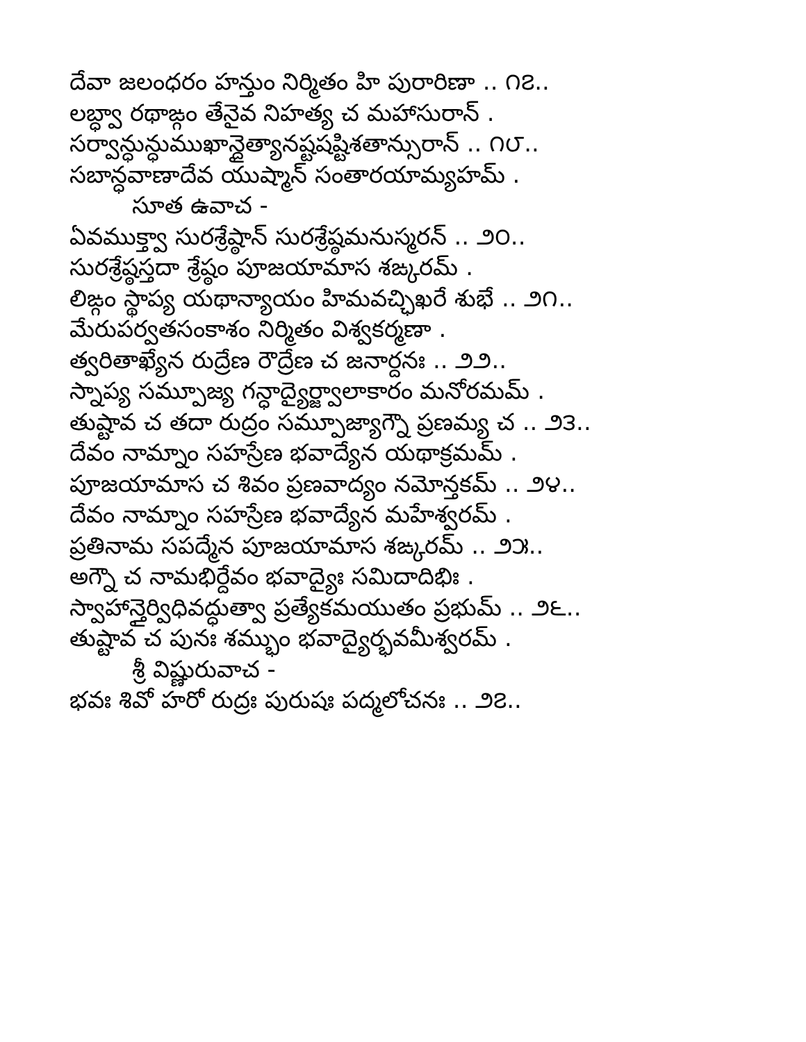దేవా జలంధరం హన్తుం నిర్మితం హి పురారిణా .. ౧౭..
లబ్ధ్వా రథాఙ్గం తేనైవ నిహత్య చ మహాసురాన్ .
సర్వాన్ధున్ధుముఖాన్దైత్యానష్టషష్టిశతాన్సురాన్ .. ౧౮..
సబాన్ధవాణాదేవ యుష్మాన్ సంతారయామ్యహమ్ .
సూత ఉవాచ -
ఏవముక్త్వా సురశ్రేష్ఠాన్ సురశ్రేష్ఠమనుస్మరన్ .. ౨౦..
సురశ్రేష్ఠస్తదా శ్రేష్ఠం పూజయామాస శఙ్కరమ్ .
లిఙ్గం స్థాప్య యథాన్యాయం హిమవచ్ఛిఖరే శుభే .. ౨౧..
మేరుపర్వతసంకాశం నిర్మితం విశ్వకర్మణా .
త్వరితాఖ్యేన రుద్రేణ రౌద్రేణ చ జనార్దనః .. ౨౨..
స్నాప్య సమ్పూజ్య గన్ధాద్యైర్జ్వాలాకారం మనోరమమ్ .
తుష్టావ చ తదా రుద్రం సమ్పూజ్యాగ్నౌ ప్రణమ్య చ .. ౨౩..
దేవం నామ్నాం సహస్రేణ భవాద్యేన యథాక్రమమ్ .
పూజయామాస చ శివం ప్రణవాద్యం నమోన్తకమ్ .. ౨౪..
దేవం నామ్నాం సహస్రేణ భవాద్యేన మహేశ్వరమ్ .
ప్రతినామ సపద్మేన పూజయామాస శఙ్కరమ్ .. ౨౫..
అగ్నౌ చ నామభిర్దేవం భవాద్యైః సమిదాదిభిః .
స్వాహాన్తైర్విధివద్ధుత్వా ప్రత్యేకమయుతం ప్రభుమ్ .. ౨౬..
తుష్టావ చ పునః శమ్భుం భవాద్యైర్భవమీశ్వరమ్ .
శ్రీ విష్ణురువాచ -
భవః శివో హరో రుద్రః పురుషః పద్మలోచనః .. ౨౭..